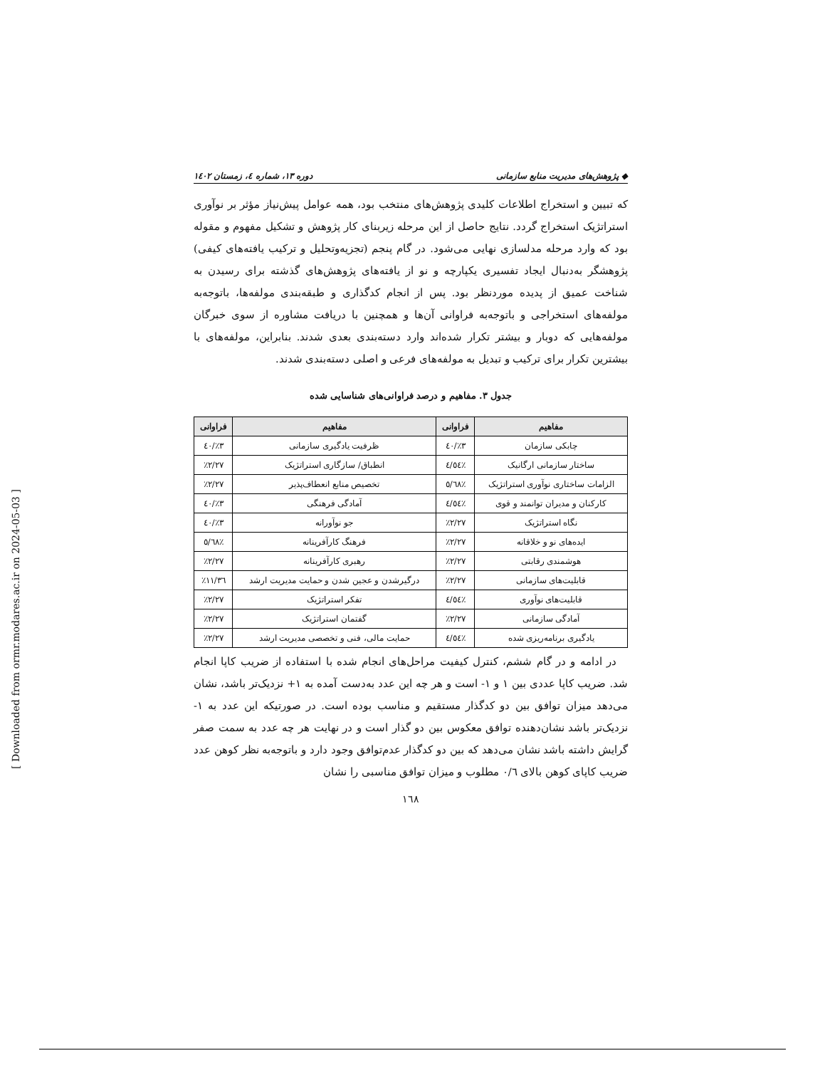◆ پژوهش‌های مدیریت منابع سازمانی دوره ۱۳، شماره ٤، زمستان ۱٤۰۲
که تبیین و استخراج اطلاعات کلیدی پژوهش‌های منتخب بود، همه عوامل پیش‌نیاز مؤثر بر نوآوری استراتژیک استخراج گردد. نتایج حاصل از این مرحله زیربنای کار پژوهش و تشکیل مفهوم و مقوله بود که وارد مرحله مدلسازی نهایی می‌شود. در گام پنجم (تجزیه‌وتحلیل و ترکیب یافته‌های کیفی) پژوهشگر به‌دنبال ایجاد تفسیری یکپارچه و نو از یافته‌های پژوهش‌های گذشته برای رسیدن به شناخت عمیق از پدیده موردنظر بود. پس از انجام کدگذاری و طبقه‌بندی مولفه‌ها، باتوجه‌به مولفه‌های استخراجی و باتوجه‌به فراوانی آن‌ها و همچنین با دریافت مشاوره از سوی خبرگان مولفه‌هایی که دوبار و بیشتر تکرار شده‌اند وارد دسته‌بندی بعدی شدند. بنابراین، مولفه‌های با بیشترین تکرار برای ترکیب و تبدیل به مولفه‌های فرعی و اصلی دسته‌بندی شدند.
جدول ۳. مفاهیم و درصد فراوانی‌های شناسایی شده
| مفاهیم | فراوانی | مفاهیم | فراوانی |
| --- | --- | --- | --- |
| چابکی سازمان | ٪۳/٤۰ | ظرفیت یادگیری سازمانی | ٪۳/٤۰ |
| ساختار سازمانی ارگانیک | ٪٤/٥٤ | انطباق/ سازگاری استراتژیک | ٪۲/۲۷ |
| الزامات ساختاری نوآوری استراتژیک | ٪٥/٦۸ | تخصیص منابع انعطاف‌پذیر | ٪۲/۲۷ |
| کارکنان و مدیران توانمند و قوی | ٪٤/٥٤ | آمادگی فرهنگی | ٪۳/٤۰ |
| نگاه استراتژیک | ٪۲/۲۷ | جو نوآورانه | ٪۳/٤۰ |
| ایده‌های نو و خلاقانه | ٪۲/۲۷ | فرهنگ کارآفرینانه | ٪٥/٦۸ |
| هوشمندی رقابتی | ٪۲/۲۷ | رهبری کارآفرینانه | ٪۲/۲۷ |
| قابلیت‌های سازمانی | ٪۲/۲۷ | درگیرشدن و عجین شدن و حمایت مدیریت ارشد | ٪۱۱/۳٦ |
| قابلیت‌های نوآوری | ٪٤/٥٤ | تفکر استراتژیک | ٪۲/۲۷ |
| آمادگی سازمانی | ٪۲/۲۷ | گفتمان استراتژیک | ٪۲/۲۷ |
| یادگیری برنامه‌ریزی شده | ٪٤/٥٤ | حمایت مالی، فنی و تخصصی مدیریت ارشد | ٪۲/۲۷ |
در ادامه و در گام ششم، کنترل کیفیت مراحل‌های انجام شده با استفاده از ضریب کاپا انجام شد. ضریب کاپا عددی بین ۱ و ۱- است و هر چه این عدد به‌دست آمده به ۱+ نزدیک‌تر باشد، نشان می‌دهد میزان توافق بین دو کدگذار مستقیم و مناسب بوده است. در صورتیکه این عدد به ۱- نزدیک‌تر باشد نشان‌دهنده توافق معکوس بین دو گذار است و در نهایت هر چه عدد به سمت صفر گرایش داشته باشد نشان می‌دهد که بین دو کدگذار عدم‌توافق وجود دارد و باتوجه‌به نظر کوهن عدد ضریب کاپای کوهن بالای ۰/٦ مطلوب و میزان توافق مناسبی را نشان
۱٦۸
[ Downloaded from ormr.modares.ac.ir on 2024-05-03 ]